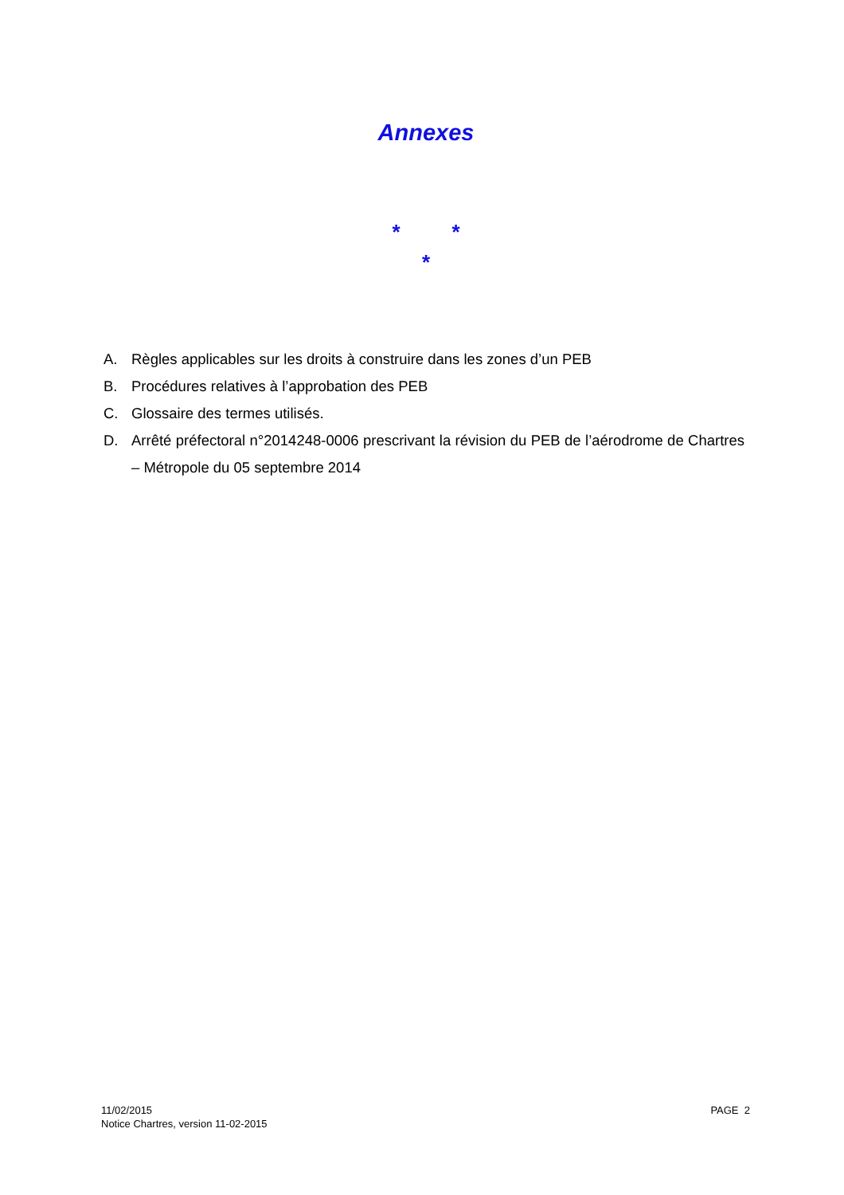Annexes
* *
*
A. Règles applicables sur les droits à construire dans les zones d’un PEB
B. Procédures relatives à l’approbation des PEB
C. Glossaire des termes utilisés.
D. Arrêté préfectoral n°2014248-0006 prescrivant la révision du PEB de l’aérodrome de Chartres – Métropole du 05 septembre 2014
11/02/2015
Notice Chartres, version 11-02-2015
PAGE 2